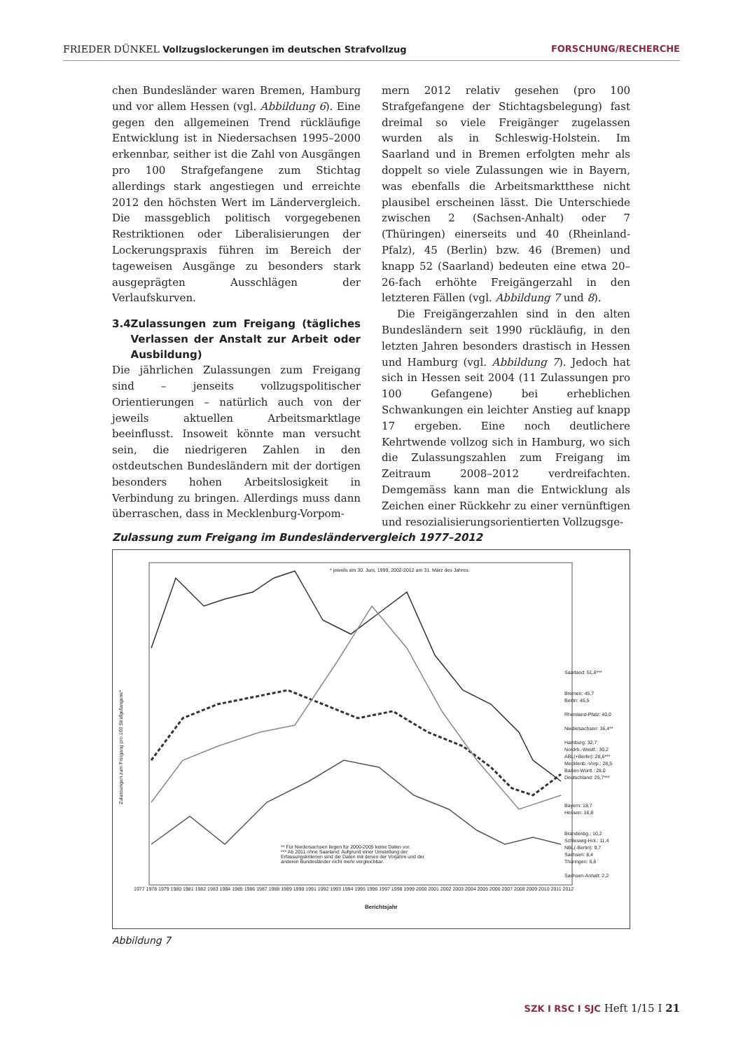FRIEDER DÜNKEL Vollzugslockerungen im deutschen Strafvollzug FORSCHUNG/RECHERCHE
chen Bundesländer waren Bremen, Hamburg und vor allem Hessen (vgl. Abbildung 6). Eine gegen den allgemeinen Trend rückläufige Entwicklung ist in Niedersachsen 1995–2000 erkennbar, seither ist die Zahl von Ausgängen pro 100 Strafgefangene zum Stichtag allerdings stark angestiegen und erreichte 2012 den höchsten Wert im Ländervergleich. Die massgeblich politisch vorgegebenen Restriktionen oder Liberalisierungen der Lockerungspraxis führen im Bereich der tageweisen Ausgänge zu besonders stark ausgeprägten Ausschlägen der Verlaufskurven.
3.4 Zulassungen zum Freigang (tägliches Verlassen der Anstalt zur Arbeit oder Ausbildung)
Die jährlichen Zulassungen zum Freigang sind – jenseits vollzugspolitischer Orientierungen – natürlich auch von der jeweils aktuellen Arbeitsmarktlage beeinflusst. Insoweit könnte man versucht sein, die niedrigeren Zahlen in den ostdeutschen Bundesländern mit der dortigen besonders hohen Arbeitslosigkeit in Verbindung zu bringen. Allerdings muss dann überraschen, dass in Mecklenburg-Vorpom-
mern 2012 relativ gesehen (pro 100 Strafgefangene der Stichtagsbelegung) fast dreimal so viele Freigänger zugelassen wurden als in Schleswig-Holstein. Im Saarland und in Bremen erfolgten mehr als doppelt so viele Zulassungen wie in Bayern, was ebenfalls die Arbeitsmarktthese nicht plausibel erscheinen lässt. Die Unterschiede zwischen 2 (Sachsen-Anhalt) oder 7 (Thüringen) einerseits und 40 (Rheinland-Pfalz), 45 (Berlin) bzw. 46 (Bremen) und knapp 52 (Saarland) bedeuten eine etwa 20–26-fach erhöhte Freigängerzahl in den letzteren Fällen (vgl. Abbildung 7 und 8).
Die Freigängerzahlen sind in den alten Bundesländern seit 1990 rückläufig, in den letzten Jahren besonders drastisch in Hessen und Hamburg (vgl. Abbildung 7). Jedoch hat sich in Hessen seit 2004 (11 Zulassungen pro 100 Gefangene) bei erheblichen Schwankungen ein leichter Anstieg auf knapp 17 ergeben. Eine noch deutlichere Kehrtwende vollzog sich in Hamburg, wo sich die Zulassungszahlen zum Freigang im Zeitraum 2008–2012 verdreifachten. Demgemäss kann man die Entwicklung als Zeichen einer Rückkehr zu einer vernünftigen und resozialisierungsorientierten Vollzugsge-
Zulassung zum Freigang im Bundesländervergleich 1977–2012
* jeweils am 30. Juni, 1999, 2002-2012 am 31. März des Jahres.
Zulassungen zum Freigang pro 100 Strafgefangene*
** Für Niedersachsen liegen für 2000-2005 keine Daten vor.
*** Ab 2011 ohne Saarland: Aufgrund einer Umstellung der Erfassungskriterien sind die Daten mit denen der Vorjahre und der anderen Bundesländer nicht mehr vergleichbar.
Saarland: 51,6***
Bremen: 45,7
Berlin: 45,5
Rheinland-Pfalz: 40,0
Niedersachsen: 36,4**
Hamburg: 32,7
Nordrh.-Westf.: 30,2
ABL(+Berlin): 28,6***
Mecklenb.-Vorp.: 28,5
Baden-Württ.: 28,0
Deutschland: 25,7***
Bayern: 18,7
Hessen: 16,8
Brandenbg.: 10,2
Schleswig-Hol.: 11,4
NBL(-Berlin): 9,7
Sachsen: 8,4
Thüringen: 6,8
Sachsen-Anhalt: 2,2
1977 1978 1979 1980 1981 1982 1983 1984 1985 1986 1987 1988 1989 1990 1991 1992 1993 1994 1995 1996 1997 1998 1999 2000 2001 2002 2003 2004 2005 2006 2007 2008 2009 2010 2011 2012
Berichtsjahr
Abbildung 7
SZK I RSC I SJC Heft 1/15 I 21